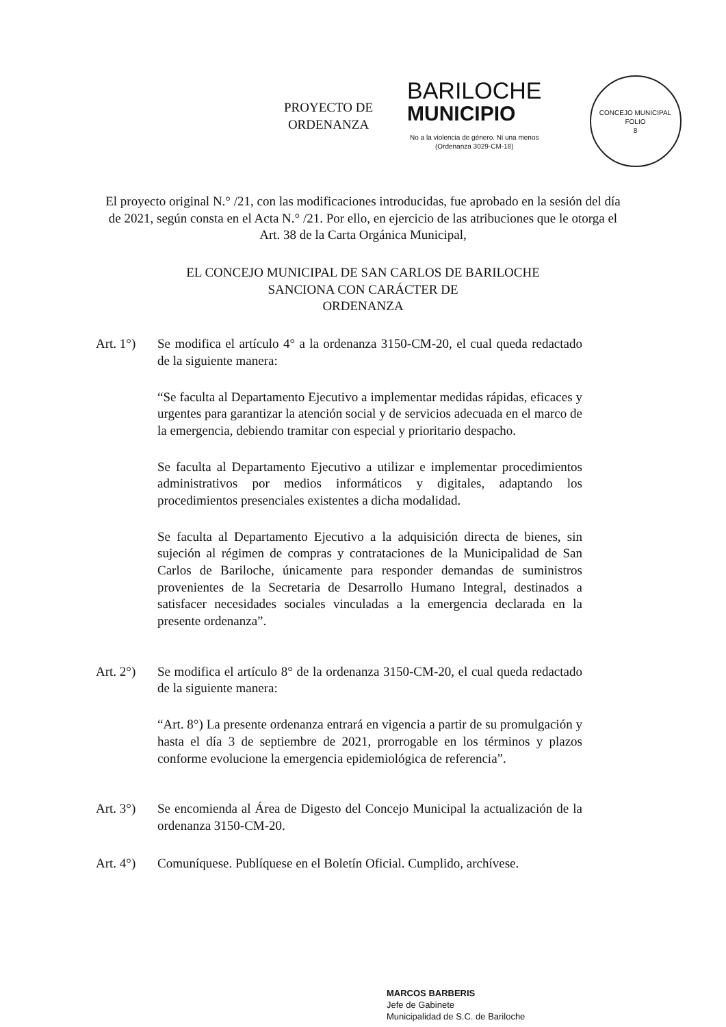PROYECTO DE ORDENANZA
BARILOCHE
MUNICIPIO
No a la violencia de género. Ni una menos
(Ordenanza 3029-CM-18)
CONCEJO MUNICIPAL
FOLIO
8
El proyecto original N.° /21, con las modificaciones introducidas, fue aprobado en la sesión del día de 2021, según consta en el Acta N.° /21. Por ello, en ejercicio de las atribuciones que le otorga el Art. 38 de la Carta Orgánica Municipal,
EL CONCEJO MUNICIPAL DE SAN CARLOS DE BARILOCHE
SANCIONA CON CARÁCTER DE
ORDENANZA
Art. 1°)
Se modifica el artículo 4° a la ordenanza 3150-CM-20, el cual queda redactado de la siguiente manera:
“Se faculta al Departamento Ejecutivo a implementar medidas rápidas, eficaces y urgentes para garantizar la atención social y de servicios adecuada en el marco de la emergencia, debiendo tramitar con especial y prioritario despacho.
Se faculta al Departamento Ejecutivo a utilizar e implementar procedimientos administrativos por medios informáticos y digitales, adaptando los procedimientos presenciales existentes a dicha modalidad.
Se faculta al Departamento Ejecutivo a la adquisición directa de bienes, sin sujeción al régimen de compras y contrataciones de la Municipalidad de San Carlos de Bariloche, únicamente para responder demandas de suministros provenientes de la Secretaria de Desarrollo Humano Integral, destinados a satisfacer necesidades sociales vinculadas a la emergencia declarada en la presente ordenanza”.
Art. 2°)
Se modifica el artículo 8° de la ordenanza 3150-CM-20, el cual queda redactado de la siguiente manera:
“Art. 8°) La presente ordenanza entrará en vigencia a partir de su promulgación y hasta el día 3 de septiembre de 2021, prorrogable en los términos y plazos conforme evolucione la emergencia epidemiológica de referencia”.
Art. 3°)
Se encomienda al Área de Digesto del Concejo Municipal la actualización de la ordenanza 3150-CM-20.
Art. 4°)
Comuníquese. Publíquese en el Boletín Oficial. Cumplido, archívese.
MARCOS BARBERIS
Jefe de Gabinete
Municipalidad de S.C. de Bariloche